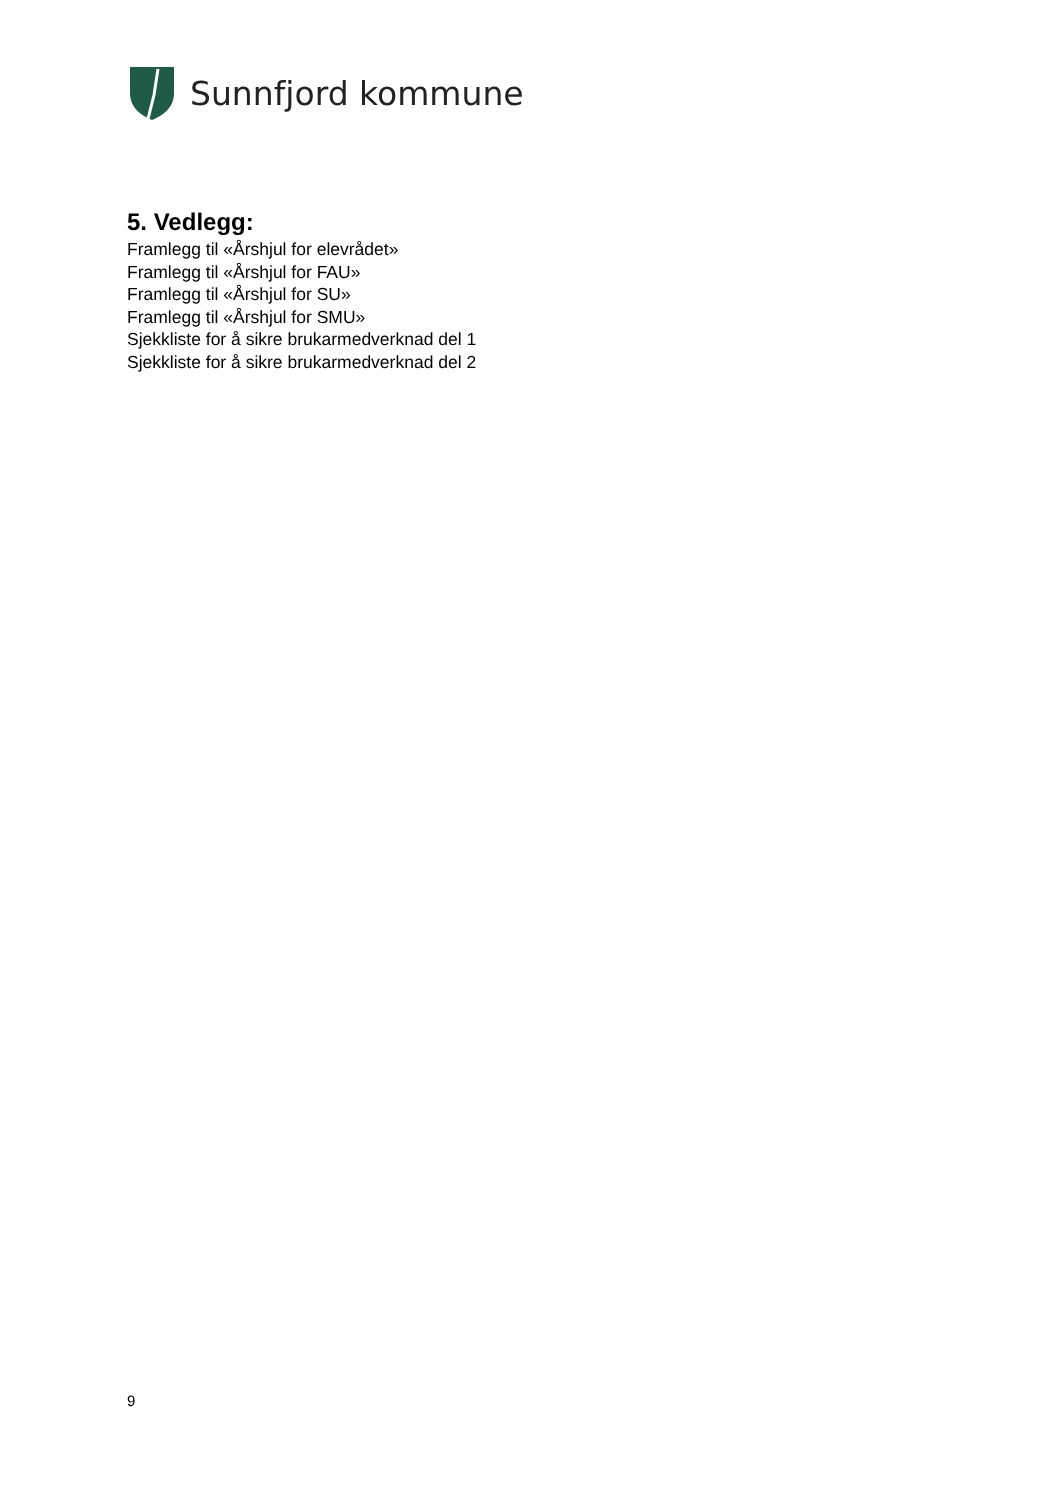Sunnfjord kommune
5. Vedlegg:
Framlegg til «Årshjul for elevrådet»
Framlegg til «Årshjul for FAU»
Framlegg til «Årshjul for SU»
Framlegg til «Årshjul for SMU»
Sjekkliste for å sikre brukarmedverknad del 1
Sjekkliste for å sikre brukarmedverknad del 2
9